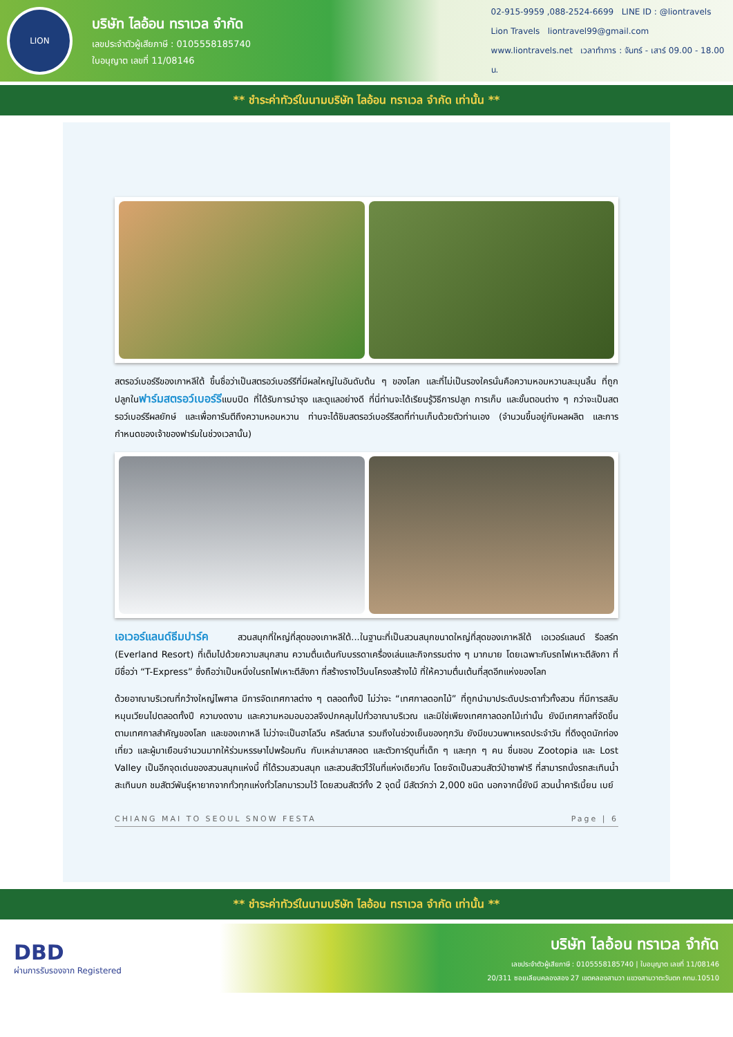LION
บริษัท ไลอ้อน ทราเวล จำกัด
เลขประจำตัวผู้เสียภาษี : 0105558185740
ใบอนุญาต เลขที่ 11/08146
02-915-9959 ,088-2524-6699 LINE ID : @liontravels
Lion Travels liontravel99@gmail.com
www.liontravels.net เวลาทำการ : จันทร์ - เสาร์ 09.00 - 18.00 น.
** ชำระค่าทัวร์ในนามบริษัท ไลอ้อน ทราเวล จำกัด เท่านั้น **
สตรอว์เบอร์รีของเกาหลีใต้ ขึ้นชื่อว่าเป็นสตรอว์เบอร์รีที่มีผลใหญ่ในอันดับต้น ๆ ของโลก และที่ไม่เป็นรองใครนั่นคือความหอมหวานละมุนลิ้น ที่ถูกปลูกในฟาร์มสตรอว์เบอร์รีแบบปิด ที่ได้รับการบำรุง และดูแลอย่างดี ที่นี่ท่านจะได้เรียนรู้วิธีการปลูก การเก็บ และขั้นตอนต่าง ๆ กว่าจะเป็นสตรอว์เบอร์รีผลยักษ์ และเพื่อการันตีถึงความหอมหวาน ท่านจะได้ชิมสตรอว์เบอร์รีสดที่ท่านเก็บด้วยตัวท่านเอง (จำนวนขึ้นอยู่กับผลผลิต และการกำหนดของเจ้าของฟาร์มในช่วงเวลานั้น)
เอเวอร์แลนด์ธีมปาร์ค สวนสนุกที่ใหญ่ที่สุดของเกาหลีใต้...ในฐานะที่เป็นสวนสนุกขนาดใหญ่ที่สุดของเกาหลีใต้ เอเวอร์แลนด์ รีอสร์ท (Everland Resort) ที่เต็มไปด้วยความสนุกสาน ความตื่นเต้นกับบรรดาเครื่องเล่นและกิจกรรมต่าง ๆ มากมาย โดยเฉพาะกับรถไฟเหาะตีลังกา ที่มีชื่อว่า “T-Express” ซึ่งถือว่าเป็นหนึ่งในรถไฟเหาะตีลังกา ที่สร้างรางไว้บนโครงสร้างไม้ ที่ให้ความตื่นเต้นที่สุดอีกแห่งของโลก
ด้วยอาณาบริเวณที่กว้างใหญ่ไพศาล มีการจัดเทศกาลต่าง ๆ ตลอดทั้งปี ไม่ว่าจะ “เทศกาลดอกไม้” ที่ถูกนำมาประดับประดาทั่วทั้งสวน ที่มีการสลับหมุนเวียนไปตลอดทั้งปี ความงดงาม และความหอมอบอวลจึงปกคลุมไปทั่วอาณาบริเวณ และมิใช่เพียงเทศกาลดอกไม้เท่านั้น ยังมีเทศกาลที่จัดขึ้นตามเทศกาลสำคัญของโลก และของเกาหลี ไม่ว่าจะเป็นฮาโลวีน คริสต์มาส รวมถึงในช่วงเย็นของทุกวัน ยังมีขบวนพาเหรดประจำวัน ที่ดึงดูดนักท่องเที่ยว และผู้มาเยือนจำนวนมากให้ร่วมหรรษาไปพร้อมกัน กับเหล่ามาสคอต และตัวการ์ตูนที่เด็ก ๆ และทุก ๆ คน ชื่นชอบ Zootopia และ Lost Valley เป็นอีกจุดเด่นของสวนสนุกแห่งนี้ ที่ได้รวมสวนสนุก และสวนสัตว์ไว้ในที่แห่งเดียวกัน โดยจัดเป็นสวนสัตว์ป่าซาฟารี ที่สามารถนั่งรถสะเทินน้ำสะเทินบก ชมสัตว์พันธุ์หายากจากทั่วทุกแห่งทั่วโลกมารวมไว้ โดยสวนสัตว์ทั้ง 2 จุดนี้ มีสัตว์กว่า 2,000 ชนิด นอกจากนี้ยังมี สวนน้ำคาริเบี้ยน เบย์
CHIANG MAI TO SEOUL SNOW FESTA Page | 6
** ชำระค่าทัวร์ในนามบริษัท ไลอ้อน ทราเวล จำกัด เท่านั้น **
DBD
ผ่านการรับรองจาก Registered
บริษัท ไลอ้อน ทราเวล จำกัด
เลขประจำตัวผู้เสียภาษี : 0105558185740 | ใบอนุญาต เลขที่ 11/08146
20/311 ซอยเลียบคลองสอง 27 เขตคลองสามวา แขวงสามวาตะวันตก กทม.10510